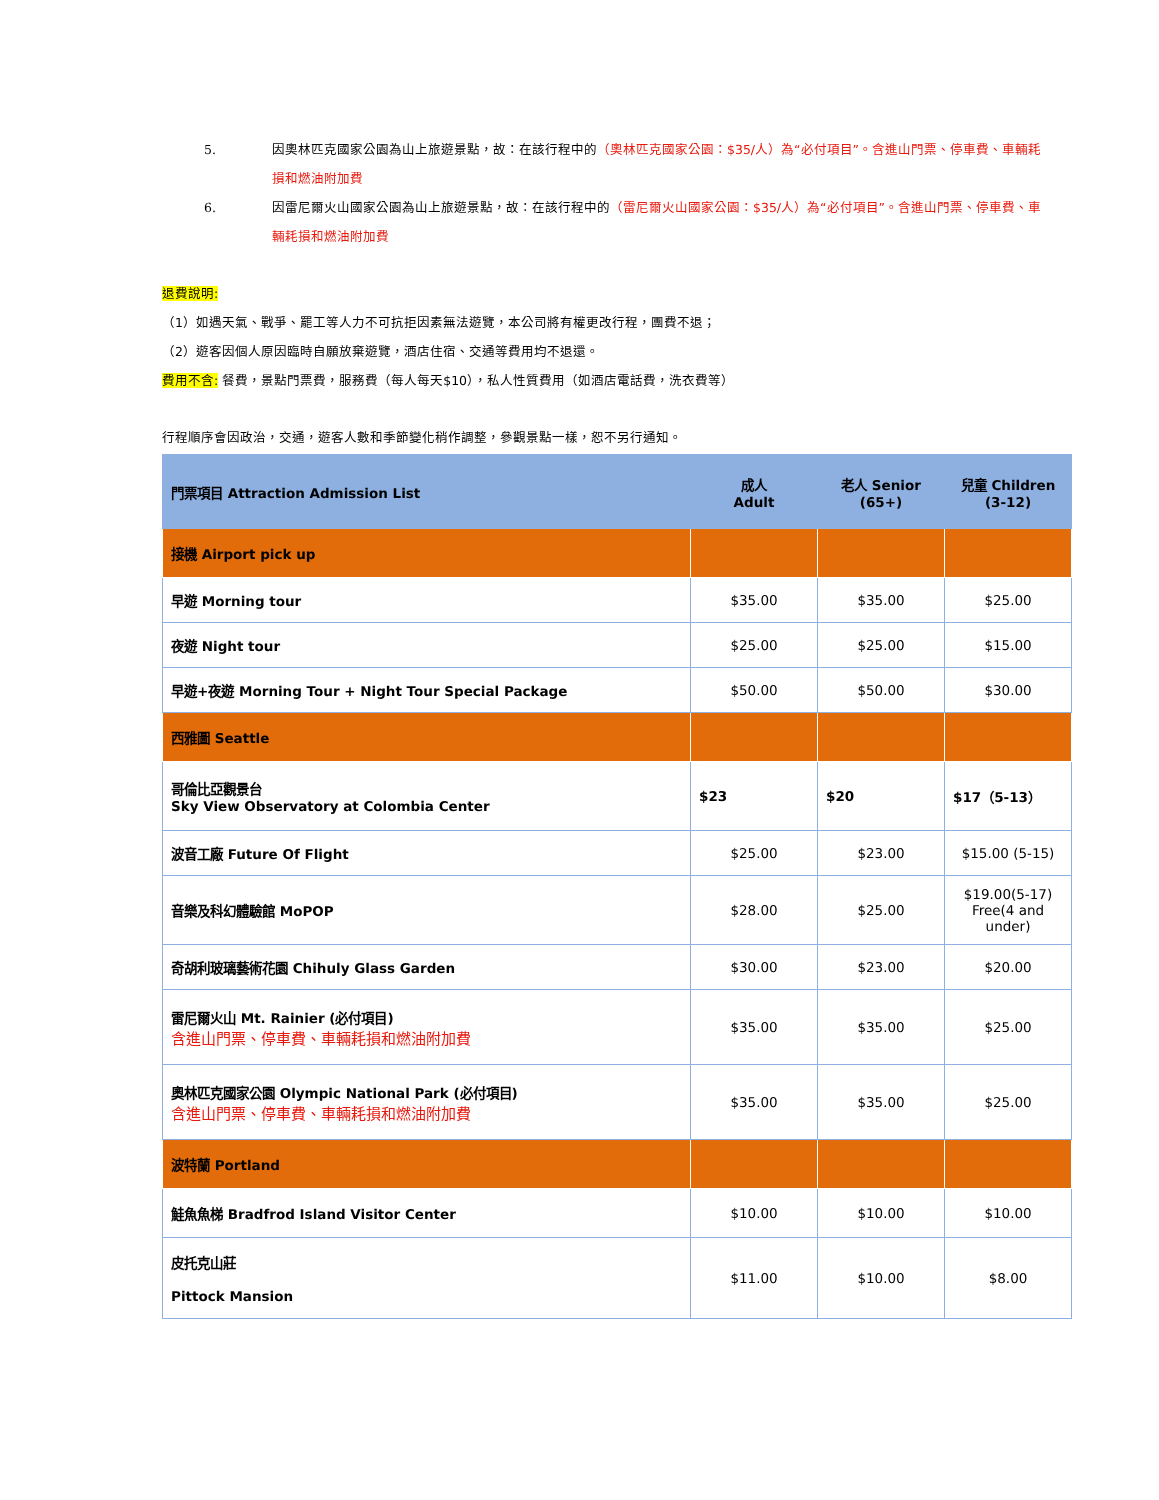5. 因奧林匹克國家公園為山上旅遊景點，故：在該行程中的（奧林匹克國家公園：$35/人）為“必付項目”。含進山門票、停車費、車輛耗損和燃油附加費
6. 因雷尼爾火山國家公園為山上旅遊景點，故：在該行程中的（雷尼爾火山國家公園：$35/人）為“必付項目”。含進山門票、停車費、車輛耗損和燃油附加費
退費說明:
（1）如遇天氣、戰爭、罷工等人力不可抗拒因素無法遊覽，本公司將有權更改行程，團費不退；
（2）遊客因個人原因臨時自願放棄遊覽，酒店住宿、交通等費用均不退還。
費用不含: 餐費，景點門票費，服務費（每人每天$10），私人性質費用（如酒店電話費，洗衣費等）
行程順序會因政治，交通，遊客人數和季節變化稍作調整，參觀景點一樣，恕不另行通知。
| 門票項目 Attraction Admission List | 成人 Adult | 老人 Senior (65+) | 兒童 Children (3-12) |
| --- | --- | --- | --- |
| 接機 Airport pick up | | | |
| 早遊 Morning tour | $35.00 | $35.00 | $25.00 |
| 夜遊 Night tour | $25.00 | $25.00 | $15.00 |
| 早遊+夜遊 Morning Tour + Night Tour Special Package | $50.00 | $50.00 | $30.00 |
| 西雅圖 Seattle | | | |
| 哥倫比亞觀景台 Sky View Observatory at Colombia Center | $23 | $20 | $17（5-13） |
| 波音工廠 Future Of Flight | $25.00 | $23.00 | $15.00 (5-15) |
| 音樂及科幻體驗館 MoPOP | $28.00 | $25.00 | $19.00(5-17) Free(4 and under) |
| 奇胡利玻璃藝術花園 Chihuly Glass Garden | $30.00 | $23.00 | $20.00 |
| 雷尼爾火山 Mt. Rainier (必付項目) 含進山門票、停車費、車輛耗損和燃油附加費 | $35.00 | $35.00 | $25.00 |
| 奧林匹克國家公園 Olympic National Park (必付項目) 含進山門票、停車費、車輛耗損和燃油附加費 | $35.00 | $35.00 | $25.00 |
| 波特蘭 Portland | | | |
| 鮭魚魚梯 Bradfrod Island Visitor Center | $10.00 | $10.00 | $10.00 |
| 皮托克山莊 Pittock Mansion | $11.00 | $10.00 | $8.00 |